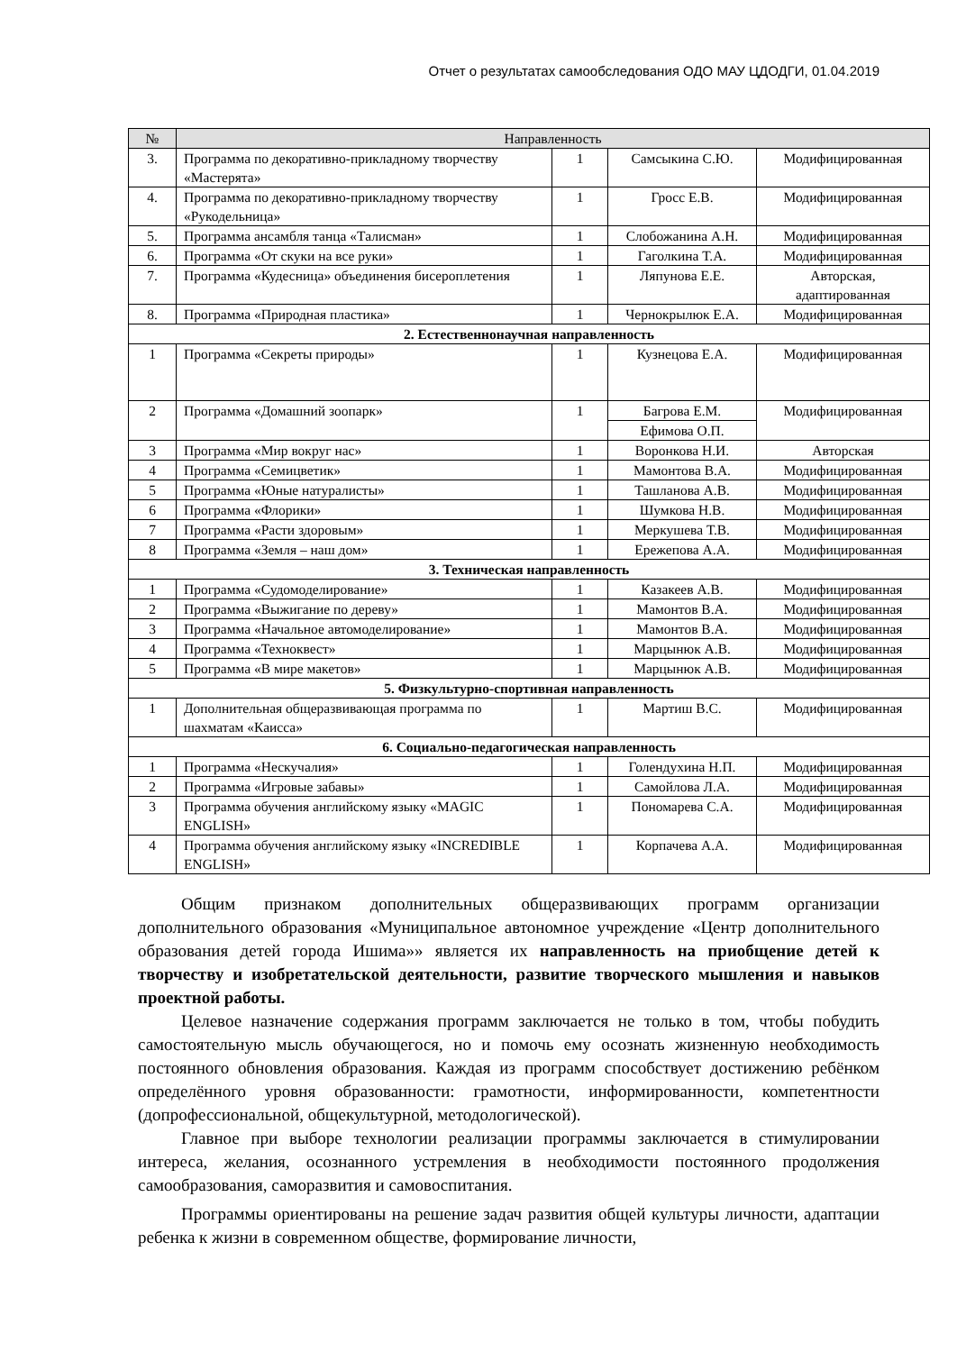Отчет о результатах самообследования ОДО МАУ ЦДОДГИ, 01.04.2019
| № | Направленность | | | |
| --- | --- | --- | --- | --- |
| 3. | Программа по декоративно-прикладному творчеству «Мастерята» | 1 | Самсыкина С.Ю. | Модифицированная |
| 4. | Программа по декоративно-прикладному творчеству «Рукодельница» | 1 | Гросс Е.В. | Модифицированная |
| 5. | Программа ансамбля танца «Талисман» | 1 | Слобожанина А.Н. | Модифицированная |
| 6. | Программа «От скуки на все руки» | 1 | Гаголкина Т.А. | Модифицированная |
| 7. | Программа «Кудесница» объединения бисероплетения | 1 | Ляпунова Е.Е. | Авторская, адаптированная |
| 8. | Программа «Природная пластика» | 1 | Чернокрылюк Е.А. | Модифицированная |
| 2. Естественнонаучная направленность | | | | |
| 1 | Программа «Секреты природы» | 1 | Кузнецова Е.А. | Модифицированная |
| 2 | Программа «Домашний зоопарк» | 1 | Багрова Е.М. | Модифицированная |
| | | | Ефимова О.П. | |
| 3 | Программа «Мир вокруг нас» | 1 | Воронкова Н.И. | Авторская |
| 4 | Программа «Семицветик» | 1 | Мамонтова В.А. | Модифицированная |
| 5 | Программа «Юные натуралисты» | 1 | Ташланова А.В. | Модифицированная |
| 6 | Программа «Флорики» | 1 | Шумкова Н.В. | Модифицированная |
| 7 | Программа «Расти здоровым» | 1 | Меркушева Т.В. | Модифицированная |
| 8 | Программа «Земля – наш дом» | 1 | Ережепова А.А. | Модифицированная |
| 3. Техническая направленность | | | | |
| 1 | Программа «Судомоделирование» | 1 | Казакеев А.В. | Модифицированная |
| 2 | Программа «Выжигание по дереву» | 1 | Мамонтов В.А. | Модифицированная |
| 3 | Программа «Начальное автомоделирование» | 1 | Мамонтов В.А. | Модифицированная |
| 4 | Программа «Техноквест» | 1 | Марцынюк А.В. | Модифицированная |
| 5 | Программа «В мире макетов» | 1 | Марцынюк А.В. | Модифицированная |
| 5. Физкультурно-спортивная направленность | | | | |
| 1 | Дополнительная общеразвивающая программа по шахматам «Каисса» | 1 | Мартиш В.С. | Модифицированная |
| 6. Социально-педагогическая направленность | | | | |
| 1 | Программа «Нескучалия» | 1 | Голендухина Н.П. | Модифицированная |
| 2 | Программа «Игровые забавы» | 1 | Самойлова Л.А. | Модифицированная |
| 3 | Программа обучения английскому языку «MAGIC ENGLISH» | 1 | Пономарева С.А. | Модифицированная |
| 4 | Программа обучения английскому языку «INCREDIBLE ENGLISH» | 1 | Корпачева А.А. | Модифицированная |
Общим признаком дополнительных общеразвивающих программ организации дополнительного образования «Муниципальное автономное учреждение «Центр дополнительного образования детей города Ишима»» является их направленность на приобщение детей к творчеству и изобретательской деятельности, развитие творческого мышления и навыков проектной работы.
Целевое назначение содержания программ заключается не только в том, чтобы побудить самостоятельную мысль обучающегося, но и помочь ему осознать жизненную необходимость постоянного обновления образования. Каждая из программ способствует достижению ребёнком определённого уровня образованности: грамотности, информированности, компетентности (допрофессиональной, общекультурной, методологической).
Главное при выборе технологии реализации программы заключается в стимулировании интереса, желания, осознанного устремления в необходимости постоянного продолжения самообразования, саморазвития и самовоспитания.
Программы ориентированы на решение задач развития общей культуры личности, адаптации ребенка к жизни в современном обществе, формирование личности,